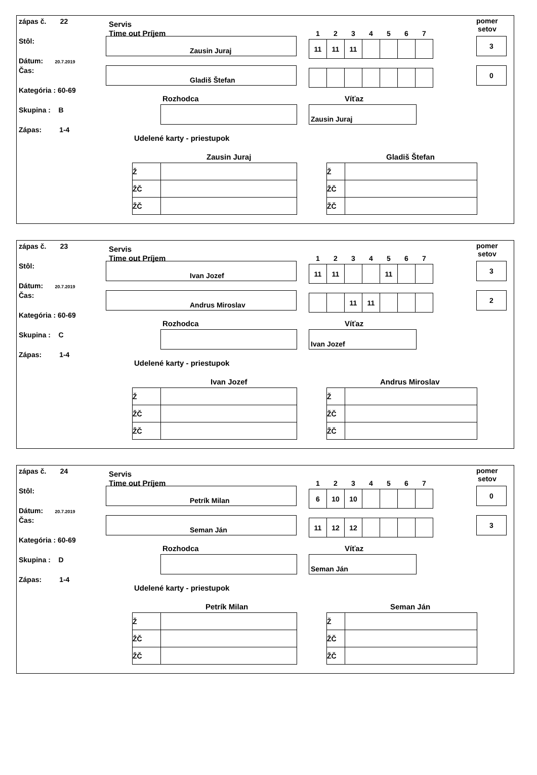zápas č. 22
Stôl:
Dátum: 20.7.2019
Čas:
Kategória : 60-69
Skupina : B
Zápas: 1-4
Servis
Time out Príjem
Zausin Juraj
Gladiš Štefan
| 1 | 2 | 3 | 4 | 5 | 6 | 7 |
| --- | --- | --- | --- | --- | --- | --- |
| 11 | 11 | 11 | | | | |
pomer
setov
3
0
Rozhodca Víťaz
Zausin Juraj
Udelené karty - priestupok
Zausin Juraj Gladiš Štefan
| Ž | |
| ŽČ | |
| ŽČ | |
| Ž | |
| ŽČ | |
| ŽČ | |
zápas č. 23
Stôl:
Dátum: 20.7.2019
Čas:
Kategória : 60-69
Skupina : C
Zápas: 1-4
Servis
Time out Príjem
Ivan Jozef
Andrus Miroslav
| 1 | 2 | 3 | 4 | 5 | 6 | 7 |
| --- | --- | --- | --- | --- | --- | --- |
| 11 | 11 | | | 11 | | |
| | | 11 | 11 | | | |
pomer
setov
3
2
Rozhodca Víťaz
Ivan Jozef
Udelené karty - priestupok
Ivan Jozef Andrus Miroslav
| Ž | |
| ŽČ | |
| ŽČ | |
| Ž | |
| ŽČ | |
| ŽČ | |
zápas č. 24
Stôl:
Dátum: 20.7.2019
Čas:
Kategória : 60-69
Skupina : D
Zápas: 1-4
Servis
Time out Príjem
Petrík Milan
Seman Ján
| 1 | 2 | 3 | 4 | 5 | 6 | 7 |
| --- | --- | --- | --- | --- | --- | --- |
| 6 | 10 | 10 | | | | |
| 11 | 12 | 12 | | | | |
pomer
setov
0
3
Rozhodca Víťaz
Seman Ján
Udelené karty - priestupok
Petrík Milan Seman Ján
| Ž | |
| ŽČ | |
| ŽČ | |
| Ž | |
| ŽČ | |
| ŽČ | |